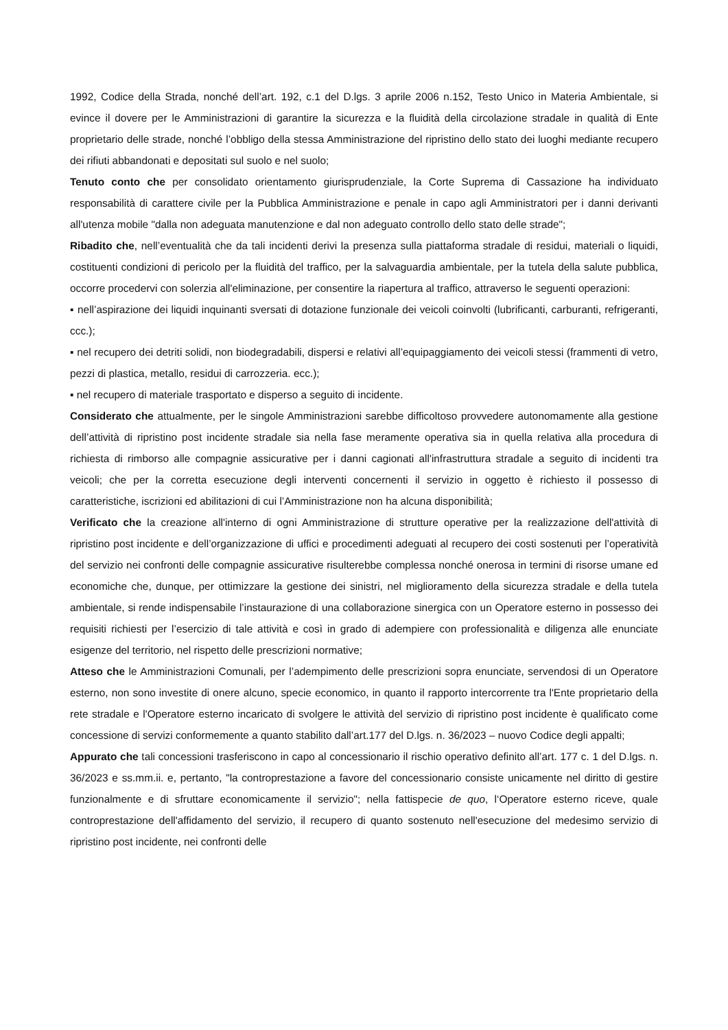1992, Codice della Strada, nonché dell’art. 192, c.1 del D.lgs. 3 aprile 2006 n.152, Testo Unico in Materia Ambientale, si evince il dovere per le Amministrazioni di garantire la sicurezza e la fluidità della circolazione stradale in qualità di Ente proprietario delle strade, nonché l’obbligo della stessa Amministrazione del ripristino dello stato dei luoghi mediante recupero dei rifiuti abbandonati e depositati sul suolo e nel suolo;
Tenuto conto che per consolidato orientamento giurisprudenziale, la Corte Suprema di Cassazione ha individuato responsabilità di carattere civile per la Pubblica Amministrazione e penale in capo agli Amministratori per i danni derivanti all'utenza mobile "dalla non adeguata manutenzione e dal non adeguato controllo dello stato delle strade";
Ribadito che, nell’eventualità che da tali incidenti derivi la presenza sulla piattaforma stradale di residui, materiali o liquidi, costituenti condizioni di pericolo per la fluidità del traffico, per la salvaguardia ambientale, per la tutela della salute pubblica, occorre procedervi con solerzia all'eliminazione, per consentire la riapertura al traffico, attraverso le seguenti operazioni:
▪ nell’aspirazione dei liquidi inquinanti sversati di dotazione funzionale dei veicoli coinvolti (lubrificanti, carburanti, refrigeranti, ccc.);
▪ nel recupero dei detriti solidi, non biodegradabili, dispersi e relativi all’equipaggiamento dei veicoli stessi (frammenti di vetro, pezzi di plastica, metallo, residui di carrozzeria. ecc.);
▪ nel recupero di materiale trasportato e disperso a seguito di incidente.
Considerato che attualmente, per le singole Amministrazioni sarebbe difficoltoso provvedere autonomamente alla gestione dell’attività di ripristino post incidente stradale sia nella fase meramente operativa sia in quella relativa alla procedura di richiesta di rimborso alle compagnie assicurative per i danni cagionati all'infrastruttura stradale a seguito di incidenti tra veicoli; che per la corretta esecuzione degli interventi concernenti il servizio in oggetto è richiesto il possesso di caratteristiche, iscrizioni ed abilitazioni di cui l’Amministrazione non ha alcuna disponibilità;
Verificato che la creazione all'interno di ogni Amministrazione di strutture operative per la realizzazione dell'attività di ripristino post incidente e dell’organizzazione di uffici e procedimenti adeguati al recupero dei costi sostenuti per l’operatività del servizio nei confronti delle compagnie assicurative risulterebbe complessa nonché onerosa in termini di risorse umane ed economiche che, dunque, per ottimizzare la gestione dei sinistri, nel miglioramento della sicurezza stradale e della tutela ambientale, si rende indispensabile l’instaurazione di una collaborazione sinergica con un Operatore esterno in possesso dei requisiti richiesti per l’esercizio di tale attività e così in grado di adempiere con professionalità e diligenza alle enunciate esigenze del territorio, nel rispetto delle prescrizioni normative;
Atteso che le Amministrazioni Comunali, per l’adempimento delle prescrizioni sopra enunciate, servendosi di un Operatore esterno, non sono investite di onere alcuno, specie economico, in quanto il rapporto intercorrente tra l'Ente proprietario della rete stradale e l'Operatore esterno incaricato di svolgere le attività del servizio di ripristino post incidente è qualificato come concessione di servizi conformemente a quanto stabilito dall’art.177 del D.lgs. n. 36/2023 – nuovo Codice degli appalti;
Appurato che tali concessioni trasferiscono in capo al concessionario il rischio operativo definito all’art. 177 c. 1 del D.lgs. n. 36/2023 e ss.mm.ii. e, pertanto, "la controprestazione a favore del concessionario consiste unicamente nel diritto di gestire funzionalmente e di sfruttare economicamente il servizio"; nella fattispecie de quo, l‘Operatore esterno riceve, quale controprestazione dell'affidamento del servizio, il recupero di quanto sostenuto nell'esecuzione del medesimo servizio di ripristino post incidente, nei confronti delle